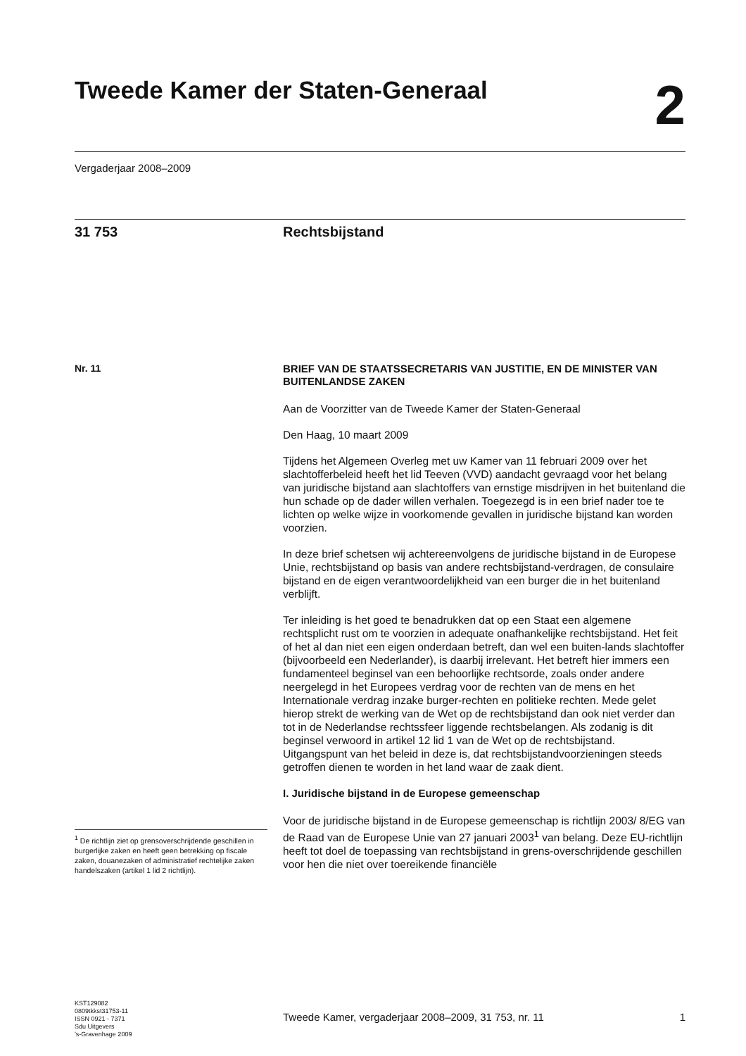Tweede Kamer der Staten-Generaal
2
Vergaderjaar 2008–2009
31 753 Rechtsbijstand
Nr. 11
BRIEF VAN DE STAATSSECRETARIS VAN JUSTITIE, EN DE MINISTER VAN BUITENLANDSE ZAKEN
Aan de Voorzitter van de Tweede Kamer der Staten-Generaal
Den Haag, 10 maart 2009
Tijdens het Algemeen Overleg met uw Kamer van 11 februari 2009 over het slachtofferbeleid heeft het lid Teeven (VVD) aandacht gevraagd voor het belang van juridische bijstand aan slachtoffers van ernstige misdrijven in het buitenland die hun schade op de dader willen verhalen. Toegezegd is in een brief nader toe te lichten op welke wijze in voorkomende gevallen in juridische bijstand kan worden voorzien.
In deze brief schetsen wij achtereenvolgens de juridische bijstand in de Europese Unie, rechtsbijstand op basis van andere rechtsbijstand-verdragen, de consulaire bijstand en de eigen verantwoordelijkheid van een burger die in het buitenland verblijft.
Ter inleiding is het goed te benadrukken dat op een Staat een algemene rechtsplicht rust om te voorzien in adequate onafhankelijke rechtsbijstand. Het feit of het al dan niet een eigen onderdaan betreft, dan wel een buiten-lands slachtoffer (bijvoorbeeld een Nederlander), is daarbij irrelevant. Het betreft hier immers een fundamenteel beginsel van een behoorlijke rechtsorde, zoals onder andere neergelegd in het Europees verdrag voor de rechten van de mens en het Internationale verdrag inzake burger-rechten en politieke rechten. Mede gelet hierop strekt de werking van de Wet op de rechtsbijstand dan ook niet verder dan tot in de Nederlandse rechtssfeer liggende rechtsbelangen. Als zodanig is dit beginsel verwoord in artikel 12 lid 1 van de Wet op de rechtsbijstand.
Uitgangspunt van het beleid in deze is, dat rechtsbijstandvoorzieningen steeds getroffen dienen te worden in het land waar de zaak dient.
I. Juridische bijstand in de Europese gemeenschap
Voor de juridische bijstand in de Europese gemeenschap is richtlijn 2003/ 8/EG van de Raad van de Europese Unie van 27 januari 2003<sup>1</sup> van belang. Deze EU-richtlijn heeft tot doel de toepassing van rechtsbijstand in grens-overschrijdende geschillen voor hen die niet over toereikende financiële
<sup>1</sup> De richtlijn ziet op grensoverschrijdende geschillen in burgerlijke zaken en heeft geen betrekking op fiscale zaken, douanezaken of administratief rechtelijke zaken handelszaken (artikel 1 lid 2 richtlijn).
KST129082
0809tkkst31753-11
ISSN 0921 - 7371
Sdu Uitgevers
’s-Gravenhage 2009
Tweede Kamer, vergaderjaar 2008–2009, 31 753, nr. 11 1